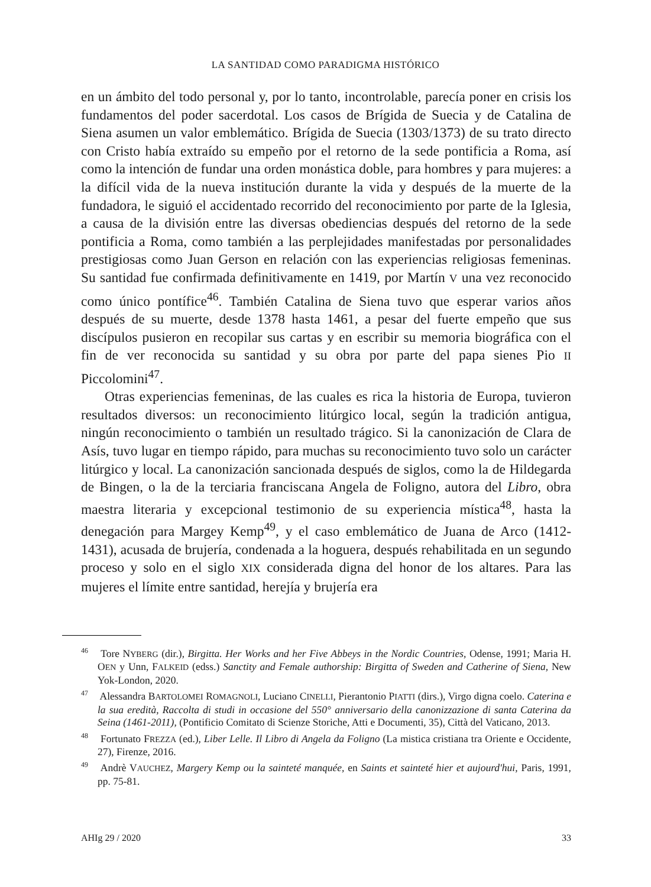LA SANTIDAD COMO PARADIGMA HISTÓRICO
en un ámbito del todo personal y, por lo tanto, incontrolable, parecía poner en crisis los fundamentos del poder sacerdotal. Los casos de Brígida de Suecia y de Catalina de Siena asumen un valor emblemático. Brígida de Suecia (1303/1373) de su trato directo con Cristo había extraído su empeño por el retorno de la sede pontificia a Roma, así como la intención de fundar una orden monástica doble, para hombres y para mujeres: a la difícil vida de la nueva institución durante la vida y después de la muerte de la fundadora, le siguió el accidentado recorrido del reconocimiento por parte de la Iglesia, a causa de la división entre las diversas obediencias después del retorno de la sede pontificia a Roma, como también a las perplejidades manifestadas por personalidades prestigiosas como Juan Gerson en relación con las experiencias religiosas femeninas. Su santidad fue confirmada definitivamente en 1419, por Martín V una vez reconocido como único pontífice<sup>46</sup>. También Catalina de Siena tuvo que esperar varios años después de su muerte, desde 1378 hasta 1461, a pesar del fuerte empeño que sus discípulos pusieron en recopilar sus cartas y en escribir su memoria biográfica con el fin de ver reconocida su santidad y su obra por parte del papa sienes Pio II Piccolomini<sup>47</sup>.
Otras experiencias femeninas, de las cuales es rica la historia de Europa, tuvieron resultados diversos: un reconocimiento litúrgico local, según la tradición antigua, ningún reconocimiento o también un resultado trágico. Si la canonización de Clara de Asís, tuvo lugar en tiempo rápido, para muchas su reconocimiento tuvo solo un carácter litúrgico y local. La canonización sancionada después de siglos, como la de Hildegarda de Bingen, o la de la terciaria franciscana Angela de Foligno, autora del Libro, obra maestra literaria y excepcional testimonio de su experiencia mística<sup>48</sup>, hasta la denegación para Margey Kemp<sup>49</sup>, y el caso emblemático de Juana de Arco (1412-1431), acusada de brujería, condenada a la hoguera, después rehabilitada en un segundo proceso y solo en el siglo XIX considerada digna del honor de los altares. Para las mujeres el límite entre santidad, herejía y brujería era
<sup>46</sup> Tore NYBERG (dir.), Birgitta. Her Works and her Five Abbeys in the Nordic Countries, Odense, 1991; Maria H. OEN y Unn, FALKEID (edss.) Sanctity and Female authorship: Birgitta of Sweden and Catherine of Siena, New Yok-London, 2020.
<sup>47</sup> Alessandra BARTOLOMEI ROMAGNOLI, Luciano CINELLI, Pierantonio PIATTI (dirs.), Virgo digna coelo. Caterina e la sua eredità, Raccolta di studi in occasione del 550° anniversario della canonizzazione di santa Caterina da Seina (1461-2011), (Pontificio Comitato di Scienze Storiche, Atti e Documenti, 35), Città del Vaticano, 2013.
<sup>48</sup> Fortunato FREZZA (ed.), Liber Lelle. Il Libro di Angela da Foligno (La mistica cristiana tra Oriente e Occidente, 27), Firenze, 2016.
<sup>49</sup> Andrè VAUCHEZ, Margery Kemp ou la sainteté manquée, en Saints et sainteté hier et aujourd'hui, Paris, 1991, pp. 75-81.
AHIg 29 / 2020 33